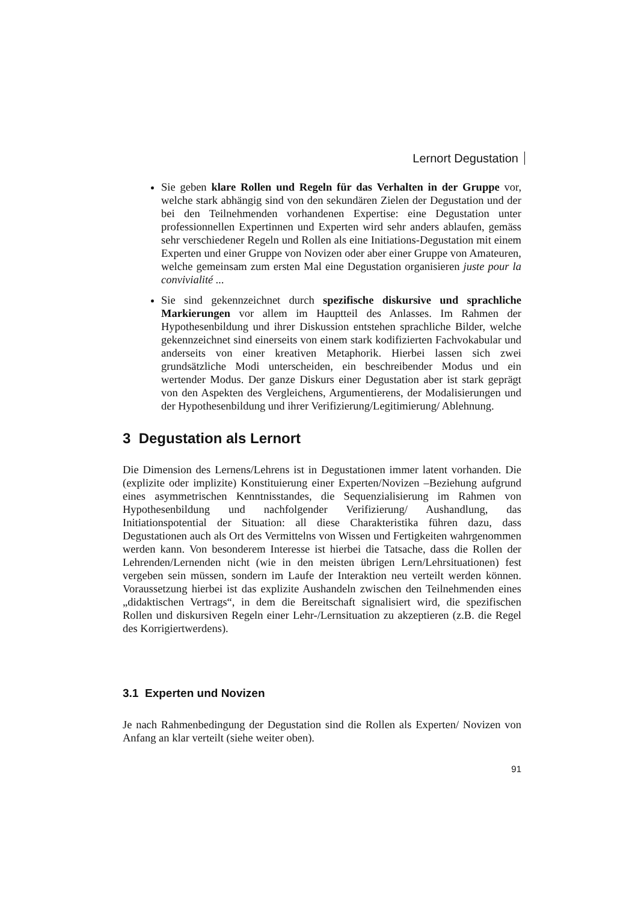Lernort Degustation
Sie geben klare Rollen und Regeln für das Verhalten in der Gruppe vor, welche stark abhängig sind von den sekundären Zielen der Degustation und der bei den Teilnehmenden vorhandenen Expertise: eine Degustation unter professionnellen Expertinnen und Experten wird sehr anders ablaufen, gemäss sehr verschiedener Regeln und Rollen als eine Initiations-Degustation mit einem Experten und einer Gruppe von Novizen oder aber einer Gruppe von Amateuren, welche gemeinsam zum ersten Mal eine Degustation organisieren juste pour la convivialité ...
Sie sind gekennzeichnet durch spezifische diskursive und sprachliche Markierungen vor allem im Hauptteil des Anlasses. Im Rahmen der Hypothesenbildung und ihrer Diskussion entstehen sprachliche Bilder, welche gekennzeichnet sind einerseits von einem stark kodifizierten Fachvokabular und anderseits von einer kreativen Metaphorik. Hierbei lassen sich zwei grundsätzliche Modi unterscheiden, ein beschreibender Modus und ein wertender Modus. Der ganze Diskurs einer Degustation aber ist stark geprägt von den Aspekten des Vergleichens, Argumentierens, der Modalisierungen und der Hypothesenbildung und ihrer Verifizierung/Legitimierung/ Ablehnung.
3 Degustation als Lernort
Die Dimension des Lernens/Lehrens ist in Degustationen immer latent vorhanden. Die (explizite oder implizite) Konstituierung einer Experten/Novizen –Beziehung aufgrund eines asymmetrischen Kenntnisstandes, die Sequenzialisierung im Rahmen von Hypothesenbildung und nachfolgender Verifizierung/ Aushandlung, das Initiationspotential der Situation: all diese Charakteristika führen dazu, dass Degustationen auch als Ort des Vermittelns von Wissen und Fertigkeiten wahrgenommen werden kann. Von besonderem Interesse ist hierbei die Tatsache, dass die Rollen der Lehrenden/Lernenden nicht (wie in den meisten übrigen Lern/Lehrsituationen) fest vergeben sein müssen, sondern im Laufe der Interaktion neu verteilt werden können. Voraussetzung hierbei ist das explizite Aushandeln zwischen den Teilnehmenden eines „didaktischen Vertrags“, in dem die Bereitschaft signalisiert wird, die spezifischen Rollen und diskursiven Regeln einer Lehr-/Lernsituation zu akzeptieren (z.B. die Regel des Korrigiertwerdens).
3.1 Experten und Novizen
Je nach Rahmenbedingung der Degustation sind die Rollen als Experten/ Novizen von Anfang an klar verteilt (siehe weiter oben).
91